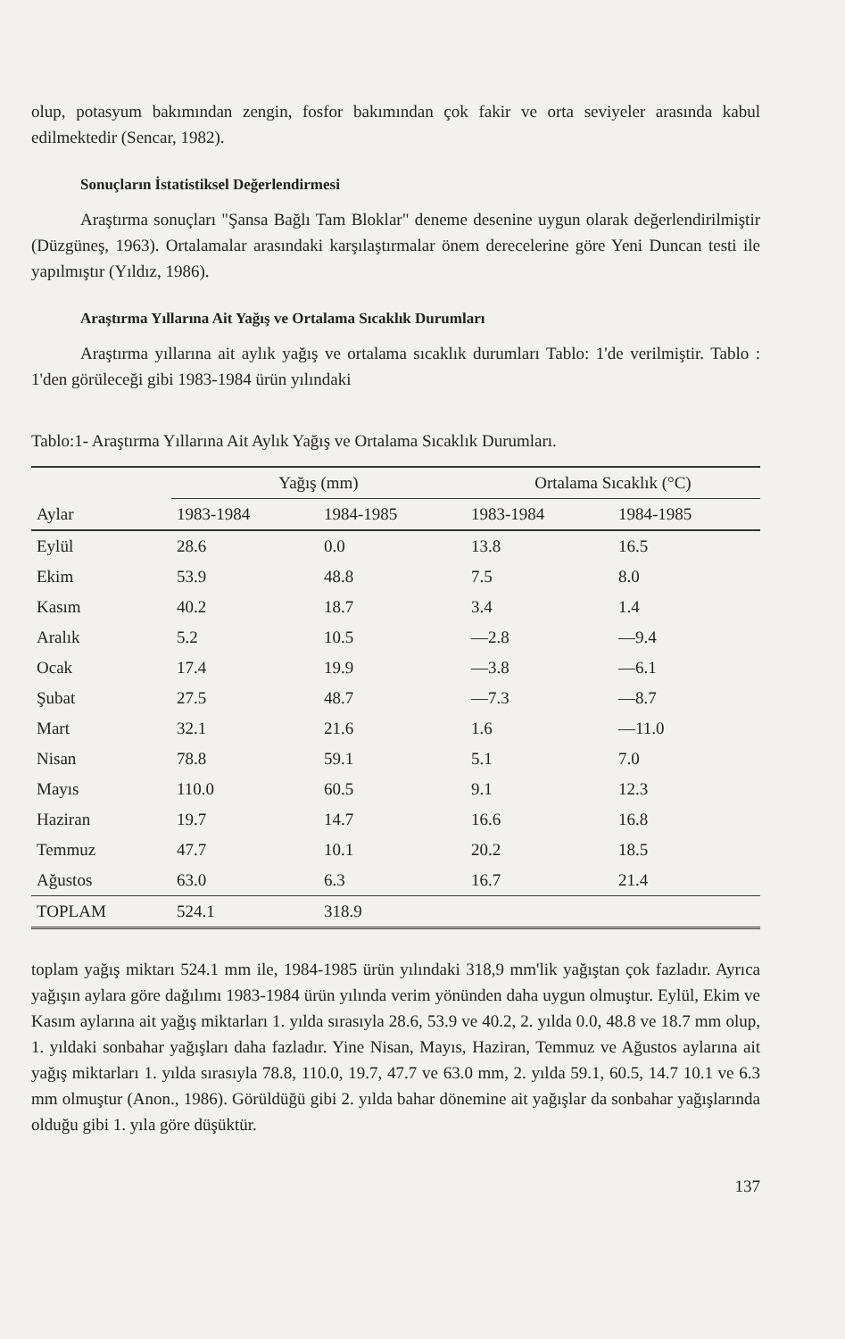olup, potasyum bakımından zengin, fosfor bakımından çok fakir ve orta seviyeler arasında kabul edilmektedir (Sencar, 1982).
Sonuçların İstatistiksel Değerlendirmesi
Araştırma sonuçları "Şansa Bağlı Tam Bloklar" deneme desenine uygun olarak değerlendirilmiştir (Düzgüneş, 1963). Ortalamalar arasındaki karşılaştırmalar önem derecelerine göre Yeni Duncan testi ile yapılmıştır (Yıldız, 1986).
Araştırma Yıllarına Ait Yağış ve Ortalama Sıcaklık Durumları
Araştırma yıllarına ait aylık yağış ve ortalama sıcaklık durumları Tablo: 1'de verilmiştir. Tablo : 1'den görüleceği gibi 1983-1984 ürün yılındaki
Tablo:1- Araştırma Yıllarına Ait Aylık Yağış ve Ortalama Sıcaklık Durumları.
| | Yağış (mm) | | Ortalama Sıcaklık (°C) | |
| --- | --- | --- | --- | --- |
| Aylar | 1983-1984 | 1984-1985 | 1983-1984 | 1984-1985 |
| Eylül | 28.6 | 0.0 | 13.8 | 16.5 |
| Ekim | 53.9 | 48.8 | 7.5 | 8.0 |
| Kasım | 40.2 | 18.7 | 3.4 | 1.4 |
| Aralık | 5.2 | 10.5 | —2.8 | —9.4 |
| Ocak | 17.4 | 19.9 | —3.8 | —6.1 |
| Şubat | 27.5 | 48.7 | —7.3 | —8.7 |
| Mart | 32.1 | 21.6 | 1.6 | —11.0 |
| Nisan | 78.8 | 59.1 | 5.1 | 7.0 |
| Mayıs | 110.0 | 60.5 | 9.1 | 12.3 |
| Haziran | 19.7 | 14.7 | 16.6 | 16.8 |
| Temmuz | 47.7 | 10.1 | 20.2 | 18.5 |
| Ağustos | 63.0 | 6.3 | 16.7 | 21.4 |
| TOPLAM | 524.1 | 318.9 | | |
toplam yağış miktarı 524.1 mm ile, 1984-1985 ürün yılındaki 318,9 mm'lik yağıştan çok fazladır. Ayrıca yağışın aylara göre dağılımı 1983-1984 ürün yılında verim yönünden daha uygun olmuştur. Eylül, Ekim ve Kasım aylarına ait yağış miktarları 1. yılda sırasıyla 28.6, 53.9 ve 40.2, 2. yılda 0.0, 48.8 ve 18.7 mm olup, 1. yıldaki sonbahar yağışları daha fazladır. Yine Nisan, Mayıs, Haziran, Temmuz ve Ağustos aylarına ait yağış miktarları 1. yılda sırasıyla 78.8, 110.0, 19.7, 47.7 ve 63.0 mm, 2. yılda 59.1, 60.5, 14.7 10.1 ve 6.3 mm olmuştur (Anon., 1986). Görüldüğü gibi 2. yılda bahar dönemine ait yağışlar da sonbahar yağışlarında olduğu gibi 1. yıla göre düşüktür.
137